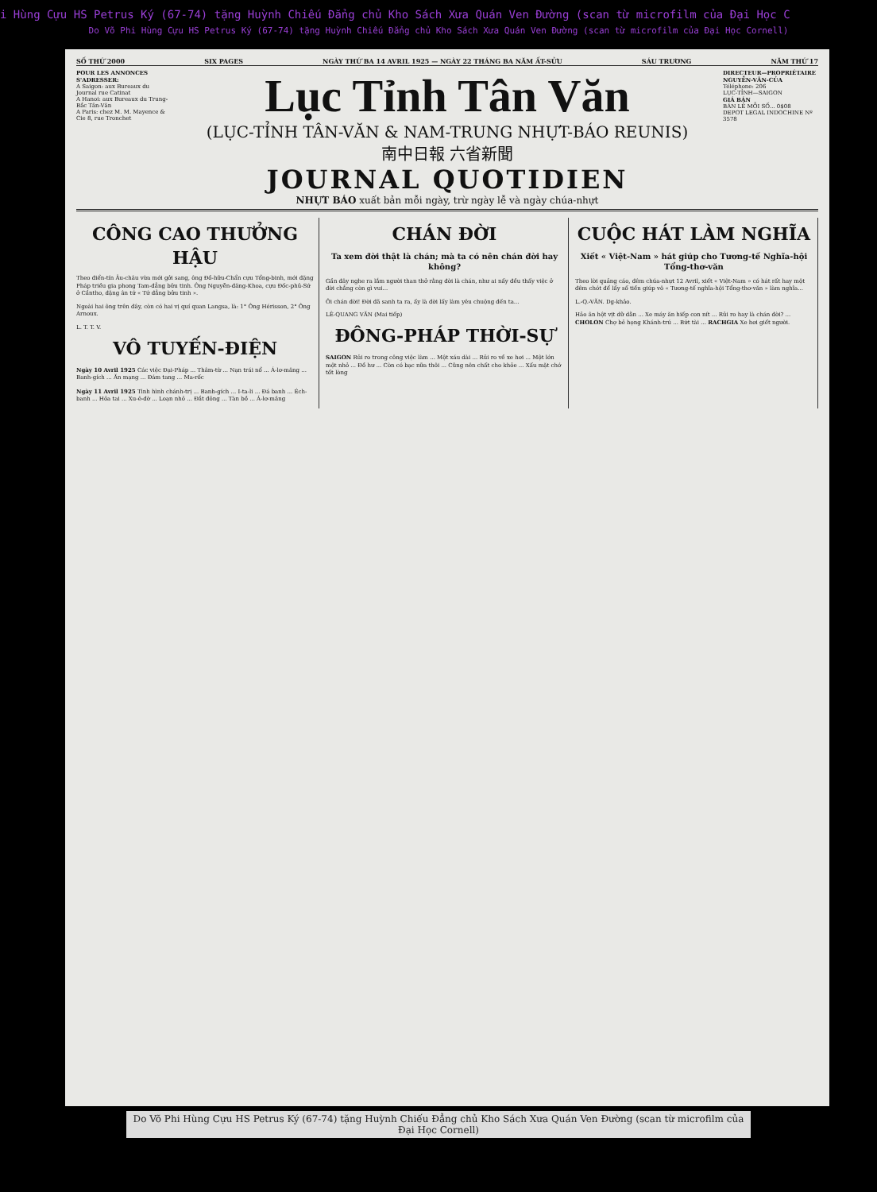i Hùng Cựu HS Petrus Ký (67-74) tặng Huỳnh Chiếu Đẳng chủ Kho Sách Xưa Quán Ven Đường (scan từ microfilm của Đại Học C
Do Võ Phi Hùng Cựu HS Petrus Ký (67-74) tặng Huỳnh Chiếu Đẳng chủ Kho Sách Xưa Quán Ven Đường (scan từ microfilm của Đại Học Cornell)
SỐ THỨ 2000 SIX PAGES NGÀY THỨ BA 14 AVRIL 1925 — NGÀY 22 THÁNG BA NĂM ẤT-SỬU SÁU TRƯƠNG NĂM THỨ 17
POUR LES ANNONCES S'ADRESSER:
A Saigon: aux Bureaux du Journal rue Catinat
A Hanoi: aux Bureaux du Trung-Bắc Tân-Văn
A Paris: chez M. M. Mayence & Cie 8, rue Tronchet
Lục Tỉnh Tân Văn
(LỤC-TỈNH TÂN-VĂN & NAM-TRUNG NHỰT-BÁO REUNIS)
南中日報 六省新聞
JOURNAL QUOTIDIEN
NHỰT BÁO xuất bản mỗi ngày, trừ ngày lễ và ngày chúa-nhựt
DIRECTEUR—PROPRIÉTAIRE NGUYỄN-VĂN-CỦA
Téléphone: 206
LỤC-TỈNH—SAIGON
GIÁ BÁN
BÁN LẺ MỖI SỐ... 0$08
DEPOT LEGAL INDOCHINE Nº 3578
CÔNG CAO THƯỞNG HẬU
Theo điển-tín Âu-châu vừa mới gởi sang, ông Đồ-hữu-Chẩn cựu Tổng-binh, mới đặng Pháp triều gia phong Tam-đẳng bửu tinh. Ông Nguyễn-đăng-Khoa, cựu Đốc-phủ-Sứ ở Cầntho, đặng ân tứ « Tứ đẳng bửu tinh ».
Ngoài hai ông trên đây, còn có hai vị quí quan Langsa, là: 1° Ông Hérisson, 2° Ông Arnoux.
L. T. T. V.
VÔ TUYẾN-ĐIỆN
Ngày 10 Avril 1925 Các việc Đại-Pháp ... Thâm-từ ... Nạn trái nổ ... Á-lơ-măng ... Banh-gích ... Ăn mạng ... Đám tang ... Ma-rốc
Ngày 11 Avril 1925 Tình hình chánh-trị ... Banh-gích ... I-ta-li ... Đá banh ... Éch-banh ... Hỏa tai ... Xu-ê-đờ ... Loạn nhỏ ... Đắt đỏng ... Tàn bồ ... Á-lơ-măng
CHÁN ĐỜI
Ta xem đời thật là chán; mà ta có nên chán đời hay không?
Gần đây nghe ra lắm người than thở rằng đời là chán, như ai nấy đều thấy việc ở đời chẳng còn gì vui...
Ôi chán đời! Đời đã sanh ta ra, ấy là đời lấy làm yêu chuộng đến ta...
LÊ-QUANG VĂN (Mai tiếp)
ĐÔNG-PHÁP THỜI-SỰ
SAIGON Rủi ro trong công việc làm ... Một xáu dài ... Rủi ro về xe hơi ... Một lớn một nhỏ ... Đồ hư ... Còn có bạc nữa thôi ... Cũng nên chất cho khỏe ... Xấu mặt chớ tốt lòng
CUỘC HÁT LÀM NGHĨA
Xiết « Việt-Nam » hát giúp cho Tương-tế Nghĩa-hội Tổng-thơ-văn
Theo lời quảng cáo, đêm chúa-nhựt 12 Avril, xiết « Việt-Nam » có hát rất hay một đêm chót để lấy số tiền giúp vô « Tương-tế nghĩa-hội Tổng-thơ-văn » làm nghĩa...
L.-Q.-VĂN. Dg-khảo.
Hảo ân hột vịt dữ dằn ... Xe máy ăn hiếp con nít ... Rủi ro hay là chán đời? ... CHOLON Chợ bẻ họng Khánh-trú ... Bứt tài ... RACHGIA Xe hơi giết người.
Do Võ Phi Hùng Cựu HS Petrus Ký (67-74) tặng Huỳnh Chiếu Đẳng chủ Kho Sách Xưa Quán Ven Đường (scan từ microfilm của Đại Học Cornell)